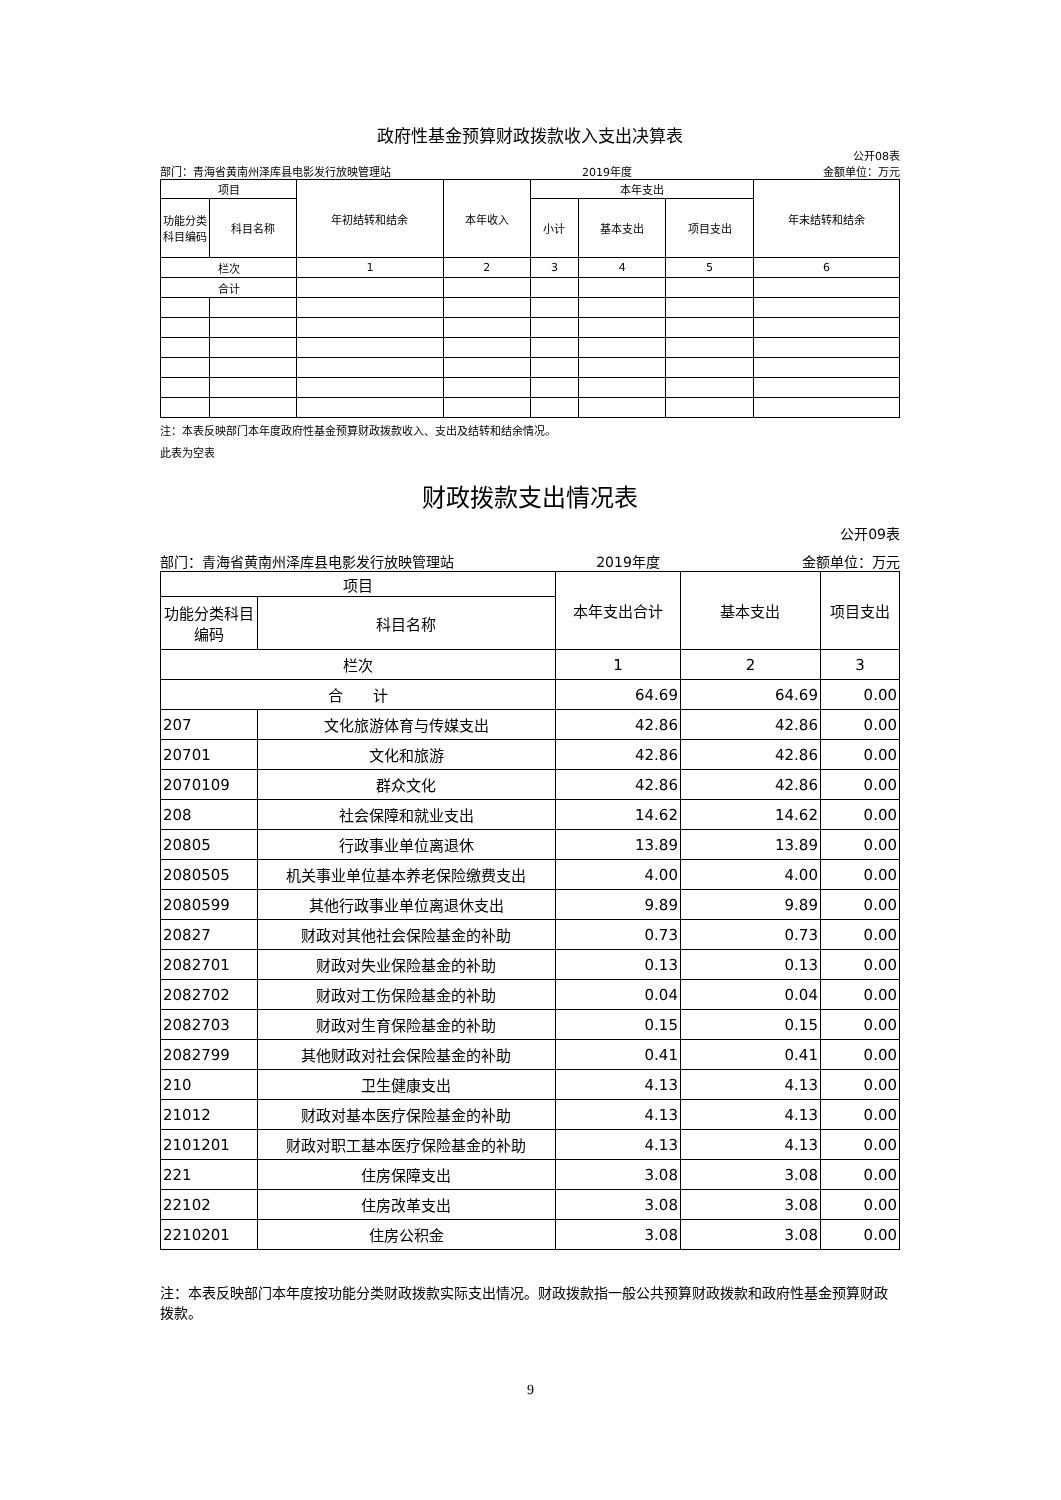政府性基金预算财政拨款收入支出决算表
公开08表
部门：青海省黄南州泽库县电影发行放映管理站 2019年度 金额单位：万元
| 项目 | | 年初结转和结余 | 本年收入 | 本年支出 | | | 年末结转和结余 |
| --- | --- | --- | --- | --- | --- | --- | --- |
| 功能分类科目编码 | 科目名称 | | | 小计 | 基本支出 | 项目支出 | |
| 栏次 | | 1 | 2 | 3 | 4 | 5 | 6 |
| 合计 | | | | | | | |
注：本表反映部门本年度政府性基金预算财政拨款收入、支出及结转和结余情况。
此表为空表
财政拨款支出情况表
公开09表
部门：青海省黄南州泽库县电影发行放映管理站 2019年度 金额单位：万元
| 项目 | | 本年支出合计 | 基本支出 | 项目支出 |
| --- | --- | --- | --- | --- |
| 功能分类科目编码 | 科目名称 | | | |
| 栏次 | | 1 | 2 | 3 |
| 合 计 | | 64.69 | 64.69 | 0.00 |
| 207 | 文化旅游体育与传媒支出 | 42.86 | 42.86 | 0.00 |
| 20701 | 文化和旅游 | 42.86 | 42.86 | 0.00 |
| 2070109 | 群众文化 | 42.86 | 42.86 | 0.00 |
| 208 | 社会保障和就业支出 | 14.62 | 14.62 | 0.00 |
| 20805 | 行政事业单位离退休 | 13.89 | 13.89 | 0.00 |
| 2080505 | 机关事业单位基本养老保险缴费支出 | 4.00 | 4.00 | 0.00 |
| 2080599 | 其他行政事业单位离退休支出 | 9.89 | 9.89 | 0.00 |
| 20827 | 财政对其他社会保险基金的补助 | 0.73 | 0.73 | 0.00 |
| 2082701 | 财政对失业保险基金的补助 | 0.13 | 0.13 | 0.00 |
| 2082702 | 财政对工伤保险基金的补助 | 0.04 | 0.04 | 0.00 |
| 2082703 | 财政对生育保险基金的补助 | 0.15 | 0.15 | 0.00 |
| 2082799 | 其他财政对社会保险基金的补助 | 0.41 | 0.41 | 0.00 |
| 210 | 卫生健康支出 | 4.13 | 4.13 | 0.00 |
| 21012 | 财政对基本医疗保险基金的补助 | 4.13 | 4.13 | 0.00 |
| 2101201 | 财政对职工基本医疗保险基金的补助 | 4.13 | 4.13 | 0.00 |
| 221 | 住房保障支出 | 3.08 | 3.08 | 0.00 |
| 22102 | 住房改革支出 | 3.08 | 3.08 | 0.00 |
| 2210201 | 住房公积金 | 3.08 | 3.08 | 0.00 |
注：本表反映部门本年度按功能分类财政拨款实际支出情况。财政拨款指一般公共预算财政拨款和政府性基金预算财政拨款。
9